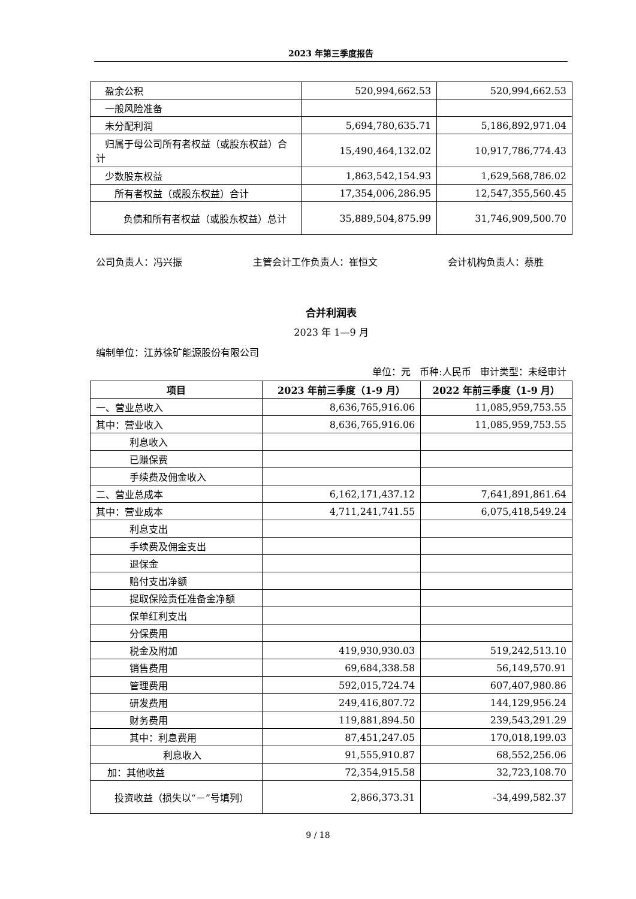2023 年第三季度报告
| 盈余公积 | 520,994,662.53 | 520,994,662.53 |
| 一般风险准备 | | |
| 未分配利润 | 5,694,780,635.71 | 5,186,892,971.04 |
| 归属于母公司所有者权益（或股东权益）合计 | 15,490,464,132.02 | 10,917,786,774.43 |
| 少数股东权益 | 1,863,542,154.93 | 1,629,568,786.02 |
| 所有者权益（或股东权益）合计 | 17,354,006,286.95 | 12,547,355,560.45 |
| 负债和所有者权益（或股东权益）总计 | 35,889,504,875.99 | 31,746,909,500.70 |
公司负责人：冯兴振 主管会计工作负责人：崔恒文 会计机构负责人：蔡胜
合并利润表
2023 年 1—9 月
编制单位：江苏徐矿能源股份有限公司
单位：元 币种:人民币 审计类型：未经审计
| 项目 | 2023 年前三季度（1-9 月） | 2022 年前三季度（1-9 月） |
| --- | --- | --- |
| 一、营业总收入 | 8,636,765,916.06 | 11,085,959,753.55 |
| 其中：营业收入 | 8,636,765,916.06 | 11,085,959,753.55 |
| 利息收入 | | |
| 已赚保费 | | |
| 手续费及佣金收入 | | |
| 二、营业总成本 | 6,162,171,437.12 | 7,641,891,861.64 |
| 其中：营业成本 | 4,711,241,741.55 | 6,075,418,549.24 |
| 利息支出 | | |
| 手续费及佣金支出 | | |
| 退保金 | | |
| 赔付支出净额 | | |
| 提取保险责任准备金净额 | | |
| 保单红利支出 | | |
| 分保费用 | | |
| 税金及附加 | 419,930,930.03 | 519,242,513.10 |
| 销售费用 | 69,684,338.58 | 56,149,570.91 |
| 管理费用 | 592,015,724.74 | 607,407,980.86 |
| 研发费用 | 249,416,807.72 | 144,129,956.24 |
| 财务费用 | 119,881,894.50 | 239,543,291.29 |
| 其中：利息费用 | 87,451,247.05 | 170,018,199.03 |
| 利息收入 | 91,555,910.87 | 68,552,256.06 |
| 加：其他收益 | 72,354,915.58 | 32,723,108.70 |
| 投资收益（损失以“－”号填列） | 2,866,373.31 | -34,499,582.37 |
9 / 18